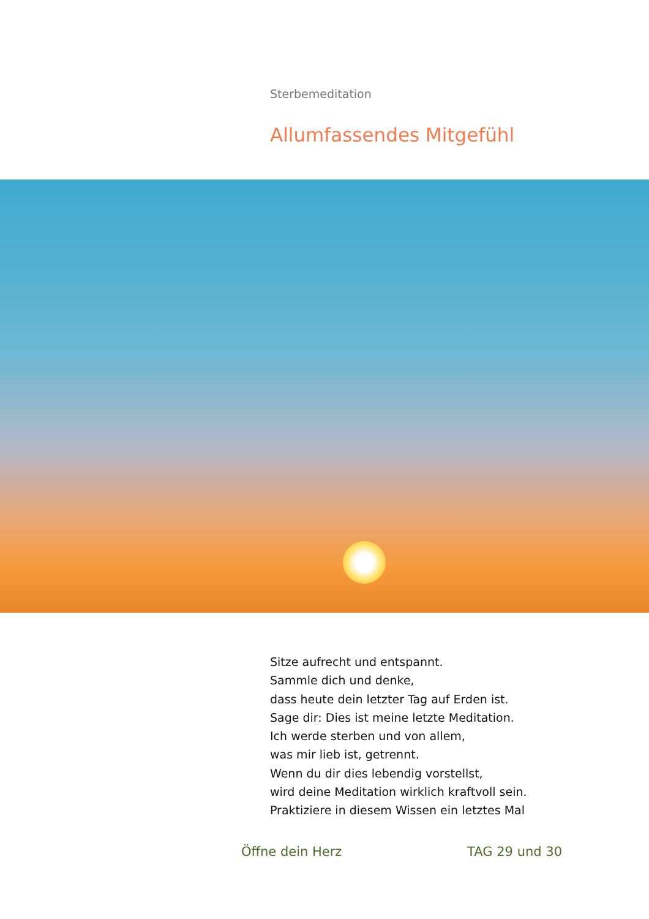Sterbemeditation
Allumfassendes Mitgefühl
Sitze aufrecht und entspannt.
Sammle dich und denke,
dass heute dein letzter Tag auf Erden ist.
Sage dir: Dies ist meine letzte Meditation.
Ich werde sterben und von allem,
was mir lieb ist, getrennt.
Wenn du dir dies lebendig vorstellst,
wird deine Meditation wirklich kraftvoll sein.
Praktiziere in diesem Wissen ein letztes Mal
Öffne dein Herz TAG 29 und 30